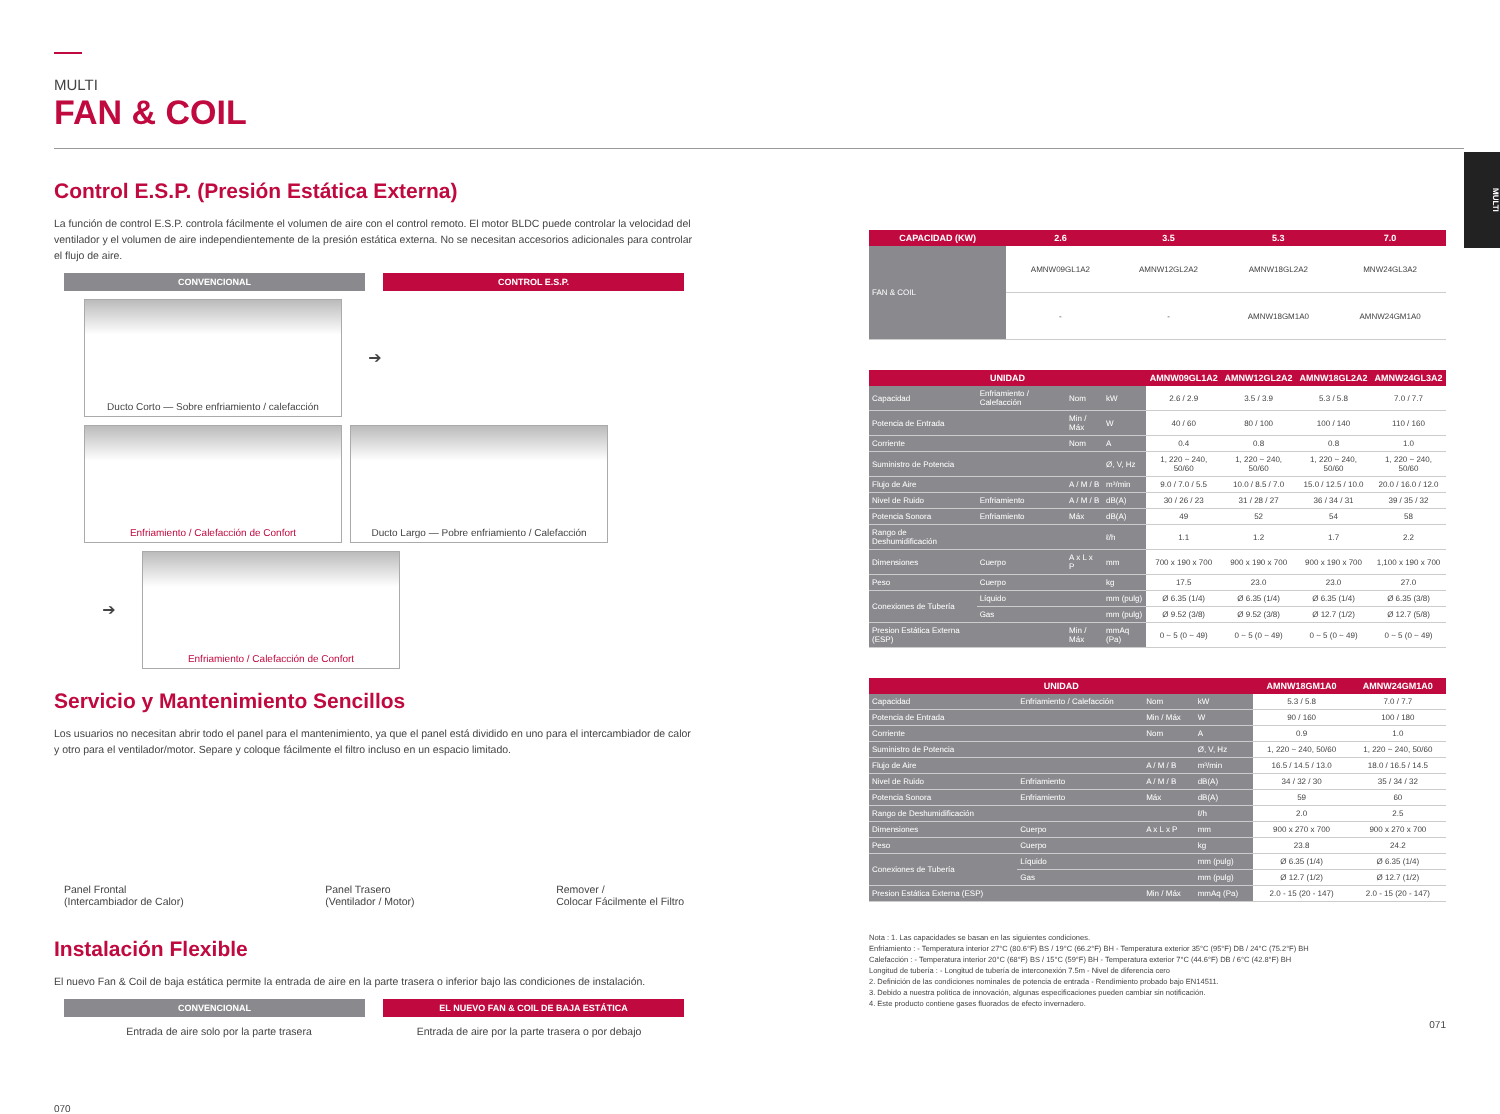MULTI
MULTI
FAN & COIL
Control E.S.P. (Presión Estática Externa)
La función de control E.S.P. controla fácilmente el volumen de aire con el control remoto. El motor BLDC puede controlar la velocidad del ventilador y el volumen de aire independientemente de la presión estática externa. No se necesitan accesorios adicionales para controlar el flujo de aire.
CONVENCIONAL CONTROL E.S.P.
Ducto Corto — Sobre enfriamiento / calefacción
➔
Enfriamiento / Calefacción de Confort
Ducto Largo — Pobre enfriamiento / Calefacción
➔
Enfriamiento / Calefacción de Confort
Servicio y Mantenimiento Sencillos
Los usuarios no necesitan abrir todo el panel para el mantenimiento, ya que el panel está dividido en uno para el intercambiador de calor y otro para el ventilador/motor. Separe y coloque fácilmente el filtro incluso en un espacio limitado.
Panel Frontal
(Intercambiador de Calor) Panel Trasero
(Ventilador / Motor) Remover /
Colocar Fácilmente el Filtro
Instalación Flexible
El nuevo Fan & Coil de baja estática permite la entrada de aire en la parte trasera o inferior bajo las condiciones de instalación.
CONVENCIONAL EL NUEVO FAN & COIL DE BAJA ESTÁTICA
Entrada de aire solo por la parte trasera Entrada de aire por la parte trasera o por debajo
070
| CAPACIDAD (KW) | 2.6 | 3.5 | 5.3 | 7.0 |
| --- | --- | --- | --- | --- |
| FAN & COIL | AMNW09GL1A2 | AMNW12GL2A2 | AMNW18GL2A2 | MNW24GL3A2 |
| | - | - | AMNW18GM1A0 | AMNW24GM1A0 |
| UNIDAD | | | | AMNW09GL1A2 | AMNW12GL2A2 | AMNW18GL2A2 | AMNW24GL3A2 |
| --- | --- | --- | --- | --- | --- | --- | --- |
| Capacidad | Enfriamiento / Calefacción | Nom | kW | 2.6 / 2.9 | 3.5 / 3.9 | 5.3 / 5.8 | 7.0 / 7.7 |
| Potencia de Entrada | | Min / Máx | W | 40 / 60 | 80 / 100 | 100 / 140 | 110 / 160 |
| Corriente | | Nom | A | 0.4 | 0.8 | 0.8 | 1.0 |
| Suministro de Potencia | | | Ø, V, Hz | 1, 220 ~ 240, 50/60 | 1, 220 ~ 240, 50/60 | 1, 220 ~ 240, 50/60 | 1, 220 ~ 240, 50/60 |
| Flujo de Aire | | A / M / B | m³/min | 9.0 / 7.0 / 5.5 | 10.0 / 8.5 / 7.0 | 15.0 / 12.5 / 10.0 | 20.0 / 16.0 / 12.0 |
| Nivel de Ruido | Enfriamiento | A / M / B | dB(A) | 30 / 26 / 23 | 31 / 28 / 27 | 36 / 34 / 31 | 39 / 35 / 32 |
| Potencia Sonora | Enfriamiento | Máx | dB(A) | 49 | 52 | 54 | 58 |
| Rango de Deshumidificación | | | ℓ/h | 1.1 | 1.2 | 1.7 | 2.2 |
| Dimensiones | Cuerpo | A x L x P | mm | 700 x 190 x 700 | 900 x 190 x 700 | 900 x 190 x 700 | 1,100 x 190 x 700 |
| Peso | Cuerpo | | kg | 17.5 | 23.0 | 23.0 | 27.0 |
| Conexiones de Tubería | Líquido | | mm (pulg) | Ø 6.35 (1/4) | Ø 6.35 (1/4) | Ø 6.35 (1/4) | Ø 6.35 (3/8) |
| | Gas | | mm (pulg) | Ø 9.52 (3/8) | Ø 9.52 (3/8) | Ø 12.7 (1/2) | Ø 12.7 (5/8) |
| Presion Estática Externa (ESP) | | Min / Máx | mmAq (Pa) | 0 ~ 5 (0 ~ 49) | 0 ~ 5 (0 ~ 49) | 0 ~ 5 (0 ~ 49) | 0 ~ 5 (0 ~ 49) |
| UNIDAD | | | | AMNW18GM1A0 | AMNW24GM1A0 |
| --- | --- | --- | --- | --- | --- |
| Capacidad | Enfriamiento / Calefacción | Nom | kW | 5.3 / 5.8 | 7.0 / 7.7 |
| Potencia de Entrada | | Min / Máx | W | 90 / 160 | 100 / 180 |
| Corriente | | Nom | A | 0.9 | 1.0 |
| Suministro de Potencia | | | Ø, V, Hz | 1, 220 ~ 240, 50/60 | 1, 220 ~ 240, 50/60 |
| Flujo de Aire | | A / M / B | m³/min | 16.5 / 14.5 / 13.0 | 18.0 / 16.5 / 14.5 |
| Nivel de Ruido | Enfriamiento | A / M / B | dB(A) | 34 / 32 / 30 | 35 / 34 / 32 |
| Potencia Sonora | Enfriamiento | Máx | dB(A) | 59 | 60 |
| Rango de Deshumidificación | | | ℓ/h | 2.0 | 2.5 |
| Dimensiones | Cuerpo | A x L x P | mm | 900 x 270 x 700 | 900 x 270 x 700 |
| Peso | Cuerpo | | kg | 23.8 | 24.2 |
| Conexiones de Tubería | Líquido | | mm (pulg) | Ø 6.35 (1/4) | Ø 6.35 (1/4) |
| | Gas | | mm (pulg) | Ø 12.7 (1/2) | Ø 12.7 (1/2) |
| Presion Estática Externa (ESP) | | Min / Máx | mmAq (Pa) | 2.0 - 15 (20 - 147) | 2.0 - 15 (20 - 147) |
Nota : 1. Las capacidades se basan en las siguientes condiciones.
Enfriamiento : - Temperatura interior 27°C (80.6°F) BS / 19°C (66.2°F) BH - Temperatura exterior 35°C (95°F) DB / 24°C (75.2°F) BH
Calefacción : - Temperatura interior 20°C (68°F) BS / 15°C (59°F) BH - Temperatura exterior 7°C (44.6°F) DB / 6°C (42.8°F) BH
Longitud de tubería : - Longitud de tubería de interconexión 7.5m - Nivel de diferencia cero
2. Definición de las condiciones nominales de potencia de entrada - Rendimiento probado bajo EN14511.
3. Debido a nuestra política de innovación, algunas especificaciones pueden cambiar sin notificación.
4. Este producto contiene gases fluorados de efecto invernadero.
071